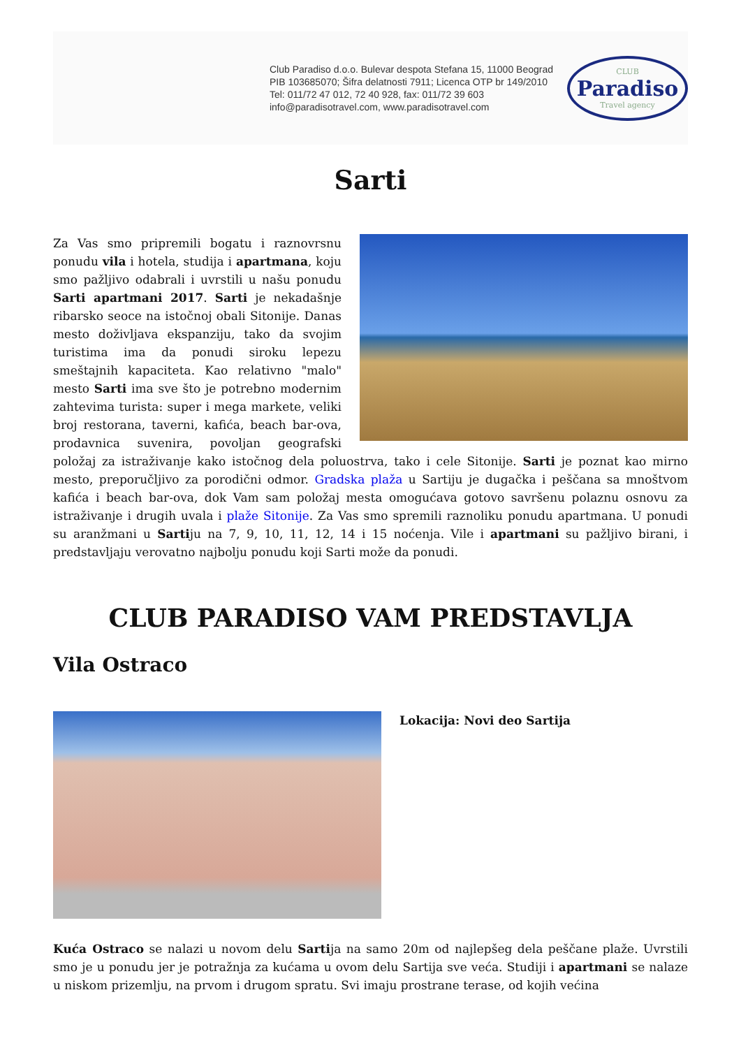Club Paradiso d.o.o. Bulevar despota Stefana 15, 11000 Beograd
PIB 103685070; Šifra delatnosti 7911; Licenca OTP br 149/2010
Tel: 011/72 47 012, 72 40 928, fax: 011/72 39 603
info@paradisotravel.com, www.paradisotravel.com
CLUB
Paradiso
Travel agency
Sarti
Za Vas smo pripremili bogatu i raznovrsnu ponudu vila i hotela, studija i apartmana, koju smo pažljivo odabrali i uvrstili u našu ponudu Sarti apartmani 2017. Sarti je nekadašnje ribarsko seoce na istočnoj obali Sitonije. Danas mesto doživljava ekspanziju, tako da svojim turistima ima da ponudi siroku lepezu smeštajnih kapaciteta. Kao relativno "malo" mesto Sarti ima sve što je potrebno modernim zahtevima turista: super i mega markete, veliki broj restorana, taverni, kafića, beach bar-ova, prodavnica suvenira, povoljan geografski položaj za istraživanje kako istočnog dela poluostrva, tako i cele Sitonije. Sarti je poznat kao mirno mesto, preporučljivo za porodični odmor. Gradska plaža u Sartiju je dugačka i peščana sa mnoštvom kafića i beach bar-ova, dok Vam sam položaj mesta omogućava gotovo savršenu polaznu osnovu za istraživanje i drugih uvala i plaže Sitonije. Za Vas smo spremili raznoliku ponudu apartmana. U ponudi su aranžmani u Sartiju na 7, 9, 10, 11, 12, 14 i 15 noćenja. Vile i apartmani su pažljivo birani, i predstavljaju verovatno najbolju ponudu koji Sarti može da ponudi.
CLUB PARADISO VAM PREDSTAVLJA
Vila Ostraco
Lokacija: Novi deo Sartija
Kuća Ostraco se nalazi u novom delu Sartija na samo 20m od najlepšeg dela peščane plaže. Uvrstili smo je u ponudu jer je potražnja za kućama u ovom delu Sartija sve veća. Studiji i apartmani se nalaze u niskom prizemlju, na prvom i drugom spratu. Svi imaju prostrane terase, od kojih većina